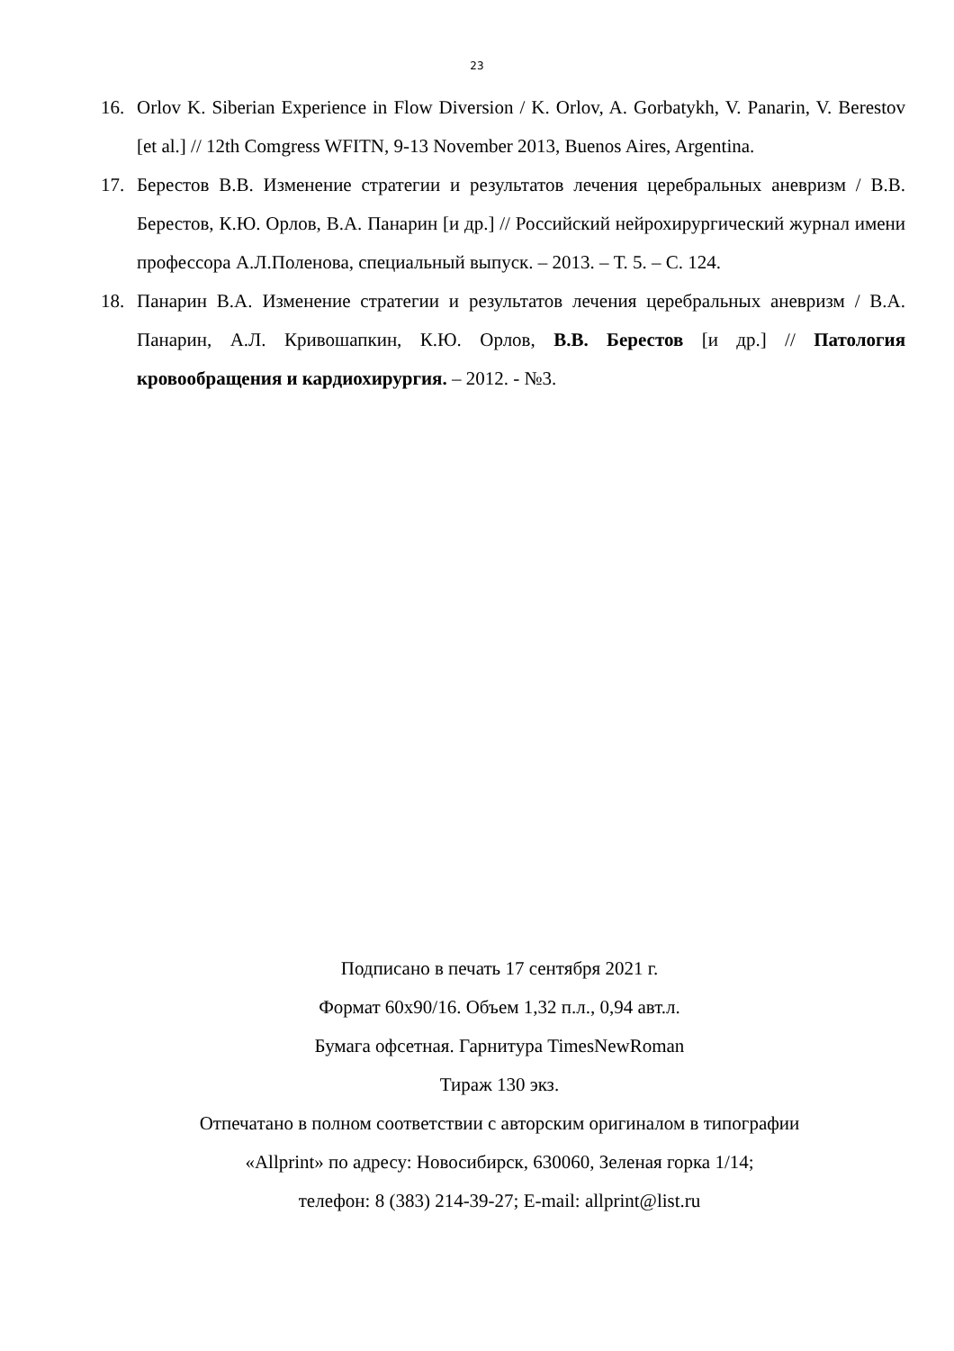23
16. Orlov K. Siberian Experience in Flow Diversion / K. Orlov, A. Gorbatykh, V. Panarin, V. Berestov [et al.] // 12th Comgress WFITN, 9-13 November 2013, Buenos Aires, Argentina.
17. Берестов В.В. Изменение стратегии и результатов лечения церебральных аневризм / В.В. Берестов, К.Ю. Орлов, В.А. Панарин [и др.] // Российский нейрохирургический журнал имени профессора А.Л.Поленова, специальный выпуск. – 2013. – Т. 5. – С. 124.
18. Панарин В.А. Изменение стратегии и результатов лечения церебральных аневризм / В.А. Панарин, А.Л. Кривошапкин, К.Ю. Орлов, В.В. Берестов [и др.] // Патология кровообращения и кардиохирургия. – 2012. - №3.
Подписано в печать 17 сентября 2021 г.
Формат 60х90/16. Объем 1,32 п.л., 0,94 авт.л.
Бумага офсетная. Гарнитура TimesNewRoman
Тираж 130 экз.
Отпечатано в полном соответствии с авторским оригиналом в типографии
«Allprint» по адресу: Новосибирск, 630060, Зеленая горка 1/14;
телефон: 8 (383) 214-39-27; E-mail: allprint@list.ru